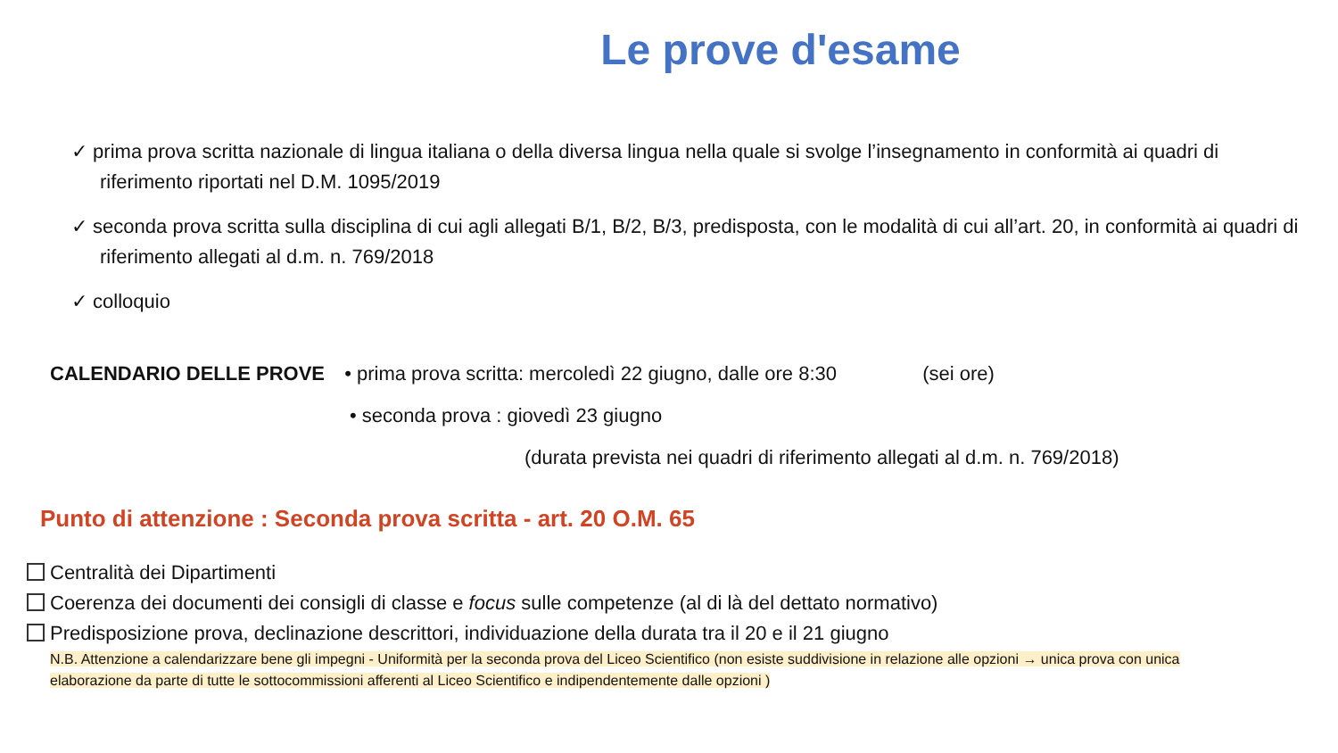Le prove d'esame
✓ prima prova scritta nazionale di lingua italiana o della diversa lingua nella quale si svolge l’insegnamento in conformità ai quadri di riferimento riportati nel D.M. 1095/2019
✓ seconda prova scritta sulla disciplina di cui agli allegati B/1, B/2, B/3, predisposta, con le modalità di cui all’art. 20, in conformità ai quadri di riferimento allegati al d.m. n. 769/2018
✓ colloquio
CALENDARIO DELLE PROVE • prima prova scritta: mercoledì 22 giugno, dalle ore 8:30 (sei ore)
• seconda prova : giovedì 23 giugno
(durata prevista nei quadri di riferimento allegati al d.m. n. 769/2018)
Punto di attenzione : Seconda prova scritta - art. 20 O.M. 65
Centralità dei Dipartimenti
Coerenza dei documenti dei consigli di classe e focus sulle competenze (al di là del dettato normativo)
Predisposizione prova, declinazione descrittori, individuazione della durata tra il 20 e il 21 giugno
N.B. Attenzione a calendarizzare bene gli impegni - Uniformità per la seconda prova del Liceo Scientifico (non esiste suddivisione in relazione alle opzioni → unica prova con unica elaborazione da parte di tutte le sottocommissioni afferenti al Liceo Scientifico e indipendentemente dalle opzioni )